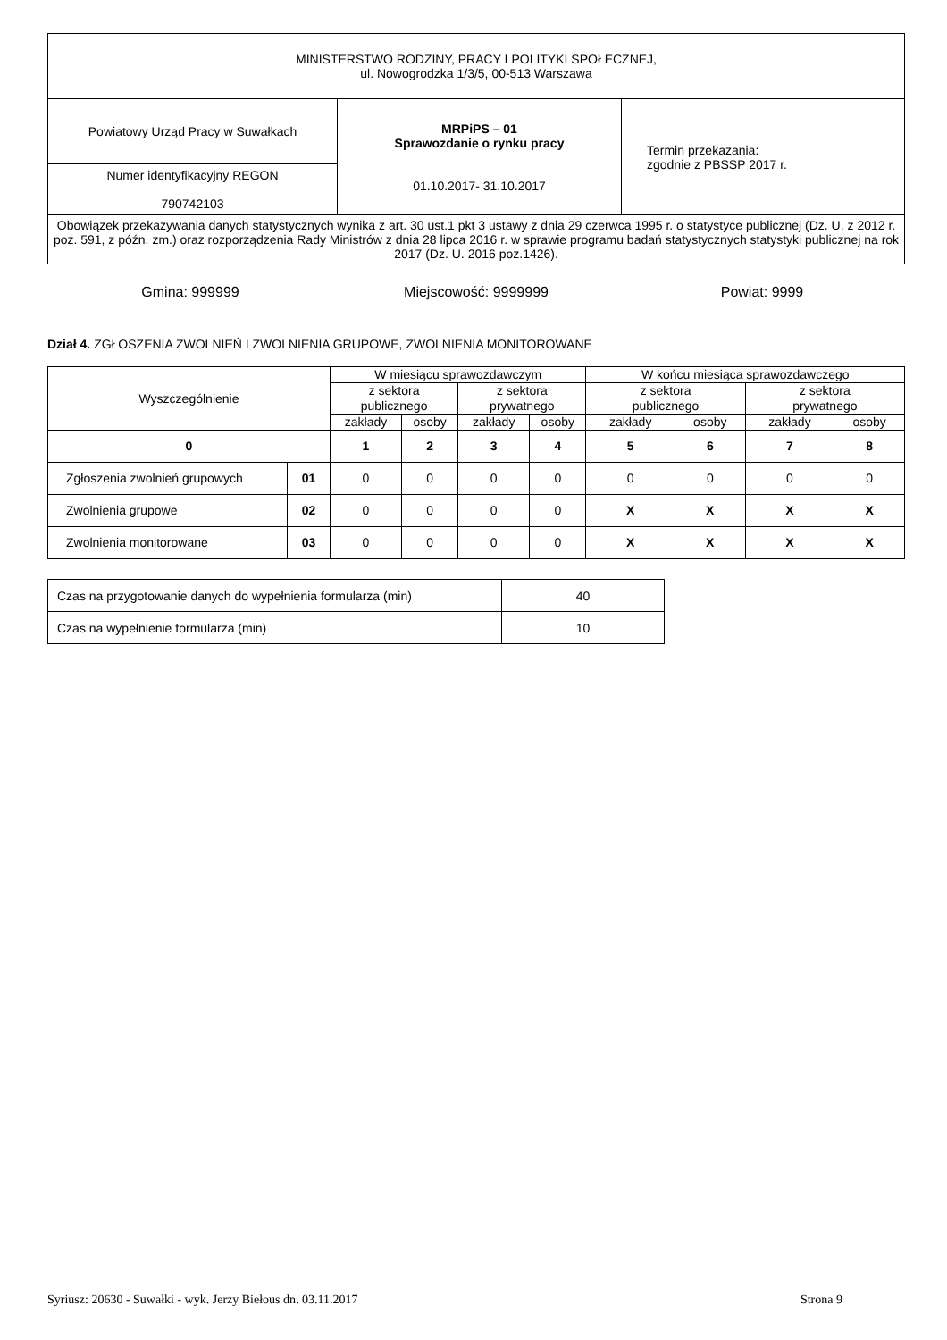| MINISTERSTWO RODZINY, PRACY I POLITYKI SPOŁECZNEJ, ul. Nowogrodzka 1/3/5, 00-513 Warszawa | | |
| Powiatowy Urząd Pracy w Suwałkach | MRPiPS – 01 Sprawozdanie o rynku pracy 01.10.2017- 31.10.2017 | Termin przekazania: zgodnie z PBSSP 2017 r. |
| Numer identyfikacyjny REGON 790742103 | | |
| Obowiązek przekazywania danych statystycznych wynika z art. 30 ust.1 pkt 3 ustawy z dnia 29 czerwca 1995 r. o statystyce publicznej (Dz. U. z 2012 r. poz. 591, z późn. zm.) oraz rozporządzenia Rady Ministrów z dnia 28 lipca 2016 r. w sprawie programu badań statystycznych statystyki publicznej na rok 2017 (Dz. U. 2016 poz.1426). | | |
Gmina: 999999 Miejscowość: 9999999 Powiat: 9999
Dział 4. ZGŁOSZENIA ZWOLNIEŃ I ZWOLNIENIA GRUPOWE, ZWOLNIENIA MONITOROWANE
| Wyszczególnienie | | W miesiącu sprawozdawczym | | | | W końcu miesiąca sprawozdawczego | | | |
| --- | --- | --- | --- | --- | --- | --- | --- | --- | --- |
| | | z sektora publicznego | | z sektora prywatnego | | z sektora publicznego | | z sektora prywatnego | |
| | | zakłady | osoby | zakłady | osoby | zakłady | osoby | zakłady | osoby |
| 0 | | 1 | 2 | 3 | 4 | 5 | 6 | 7 | 8 |
| Zgłoszenia zwolnień grupowych | 01 | 0 | 0 | 0 | 0 | 0 | 0 | 0 | 0 |
| Zwolnienia grupowe | 02 | 0 | 0 | 0 | 0 | X | X | X | X |
| Zwolnienia monitorowane | 03 | 0 | 0 | 0 | 0 | X | X | X | X |
| Czas na przygotowanie danych do wypełnienia formularza (min) | 40 |
| Czas na wypełnienie formularza (min) | 10 |
Syriusz: 20630 - Suwałki - wyk. Jerzy Biełous dn. 03.11.2017 Strona 9